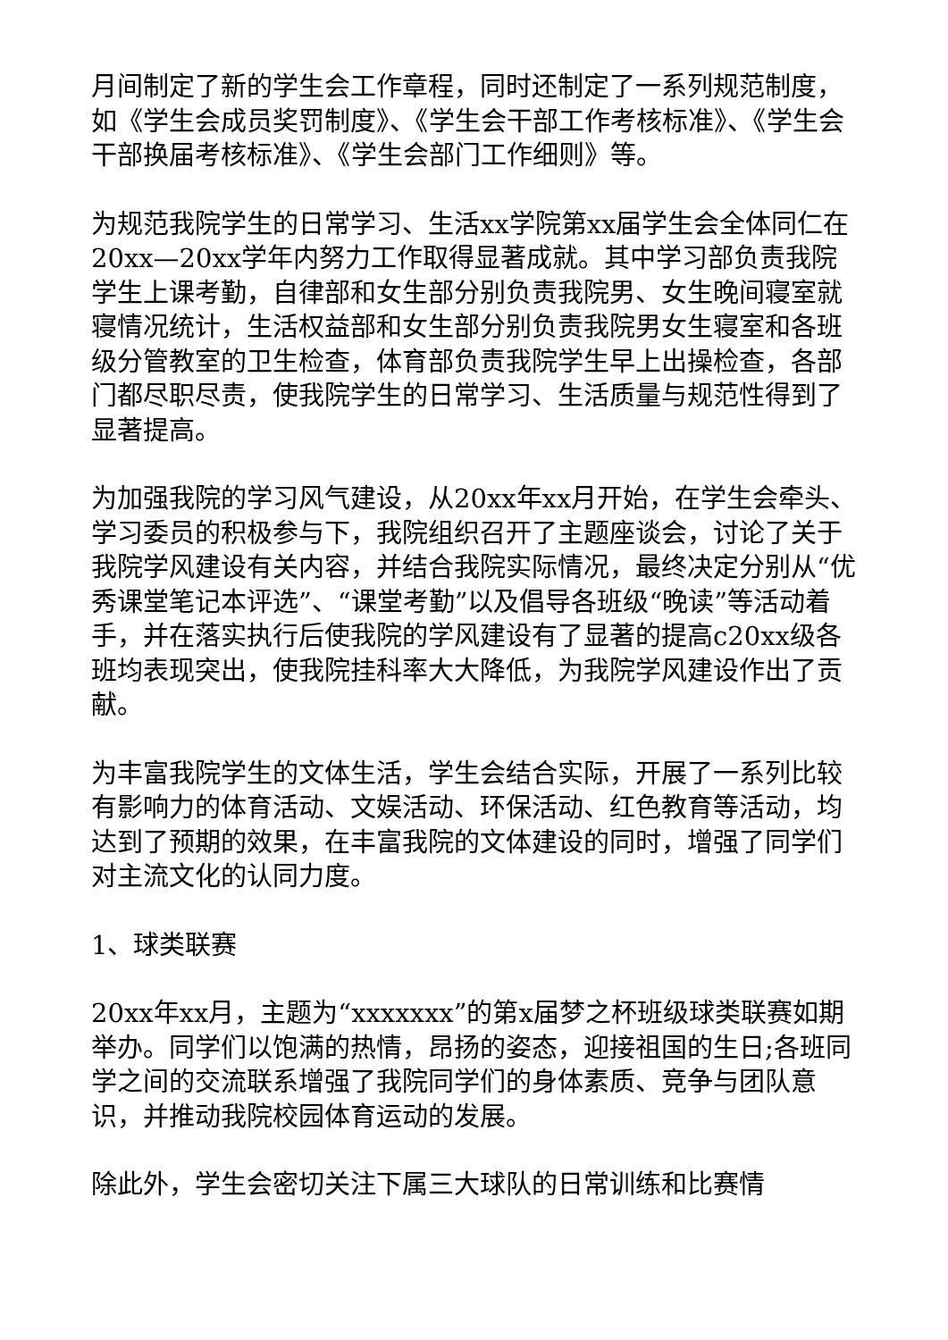月间制定了新的学生会工作章程，同时还制定了一系列规范制度，如《学生会成员奖罚制度》、《学生会干部工作考核标准》、《学生会干部换届考核标准》、《学生会部门工作细则》等。
为规范我院学生的日常学习、生活xx学院第xx届学生会全体同仁在20xx—20xx学年内努力工作取得显著成就。其中学习部负责我院学生上课考勤，自律部和女生部分别负责我院男、女生晚间寝室就寝情况统计，生活权益部和女生部分别负责我院男女生寝室和各班级分管教室的卫生检查，体育部负责我院学生早上出操检查，各部门都尽职尽责，使我院学生的日常学习、生活质量与规范性得到了显著提高。
为加强我院的学习风气建设，从20xx年xx月开始，在学生会牵头、学习委员的积极参与下，我院组织召开了主题座谈会，讨论了关于我院学风建设有关内容，并结合我院实际情况，最终决定分别从“优秀课堂笔记本评选”、“课堂考勤”以及倡导各班级“晚读”等活动着手，并在落实执行后使我院的学风建设有了显著的提高c20xx级各班均表现突出，使我院挂科率大大降低，为我院学风建设作出了贡献。
为丰富我院学生的文体生活，学生会结合实际，开展了一系列比较有影响力的体育活动、文娱活动、环保活动、红色教育等活动，均达到了预期的效果，在丰富我院的文体建设的同时，增强了同学们对主流文化的认同力度。
1、球类联赛
20xx年xx月，主题为“xxxxxxx”的第x届梦之杯班级球类联赛如期举办。同学们以饱满的热情，昂扬的姿态，迎接祖国的生日;各班同学之间的交流联系增强了我院同学们的身体素质、竞争与团队意识，并推动我院校园体育运动的发展。
除此外，学生会密切关注下属三大球队的日常训练和比赛情